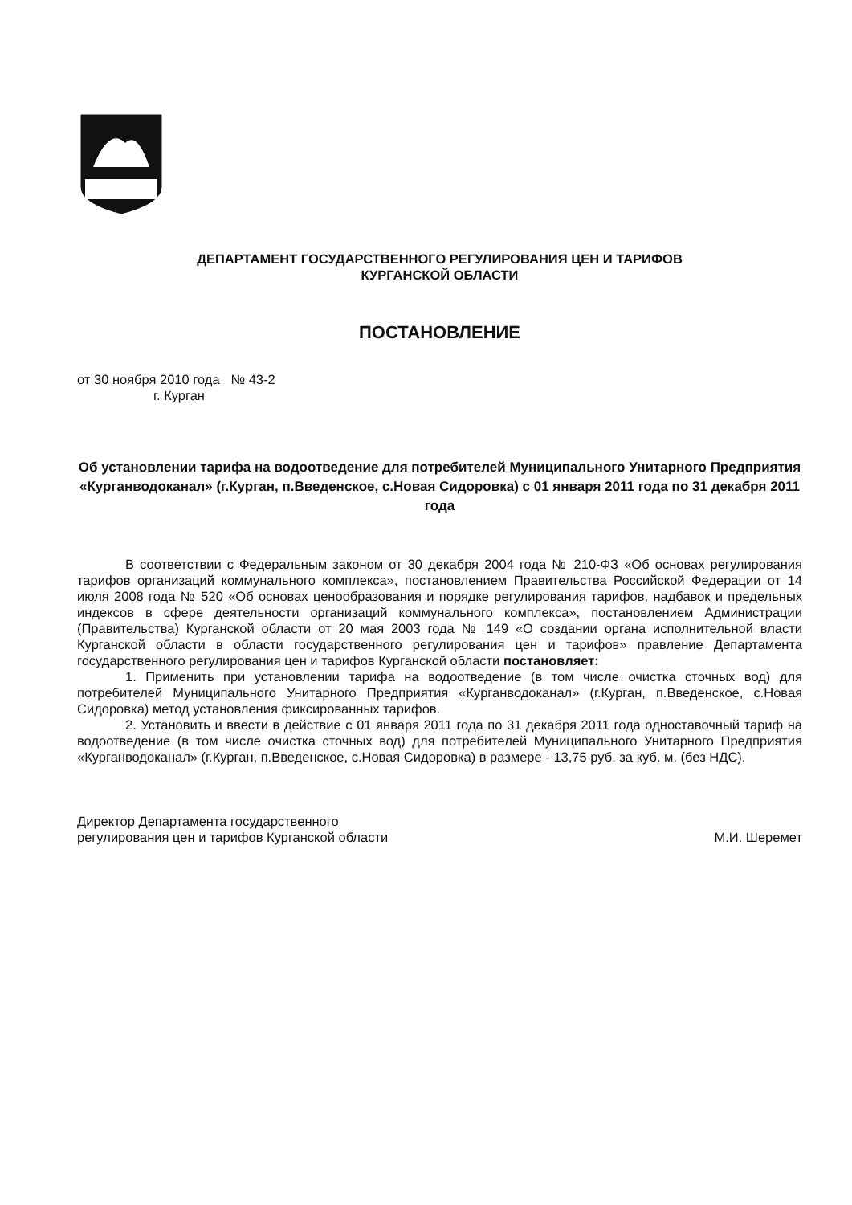ДЕПАРТАМЕНТ ГОСУДАРСТВЕННОГО РЕГУЛИРОВАНИЯ ЦЕН И ТАРИФОВ
КУРГАНСКОЙ ОБЛАСТИ
ПОСТАНОВЛЕНИЕ
от 30 ноября 2010 года № 43-2
г. Курган
Об установлении тарифа на водоотведение для потребителей Муниципального Унитарного Предприятия «Курганводоканал» (г.Курган, п.Введенское, с.Новая Сидоровка) с 01 января 2011 года по 31 декабря 2011 года
В соответствии с Федеральным законом от 30 декабря 2004 года № 210-ФЗ «Об основах регулирования тарифов организаций коммунального комплекса», постановлением Правительства Российской Федерации от 14 июля 2008 года № 520 «Об основах ценообразования и порядке регулирования тарифов, надбавок и предельных индексов в сфере деятельности организаций коммунального комплекса», постановлением Администрации (Правительства) Курганской области от 20 мая 2003 года № 149 «О создании органа исполнительной власти Курганской области в области государственного регулирования цен и тарифов» правление Департамента государственного регулирования цен и тарифов Курганской области постановляет:
1. Применить при установлении тарифа на водоотведение (в том числе очистка сточных вод) для потребителей Муниципального Унитарного Предприятия «Курганводоканал» (г.Курган, п.Введенское, с.Новая Сидоровка) метод установления фиксированных тарифов.
2. Установить и ввести в действие с 01 января 2011 года по 31 декабря 2011 года одноставочный тариф на водоотведение (в том числе очистка сточных вод) для потребителей Муниципального Унитарного Предприятия «Курганводоканал» (г.Курган, п.Введенское, с.Новая Сидоровка) в размере - 13,75 руб. за куб. м. (без НДС).
Директор Департамента государственного
регулирования цен и тарифов Курганской области
М.И. Шеремет